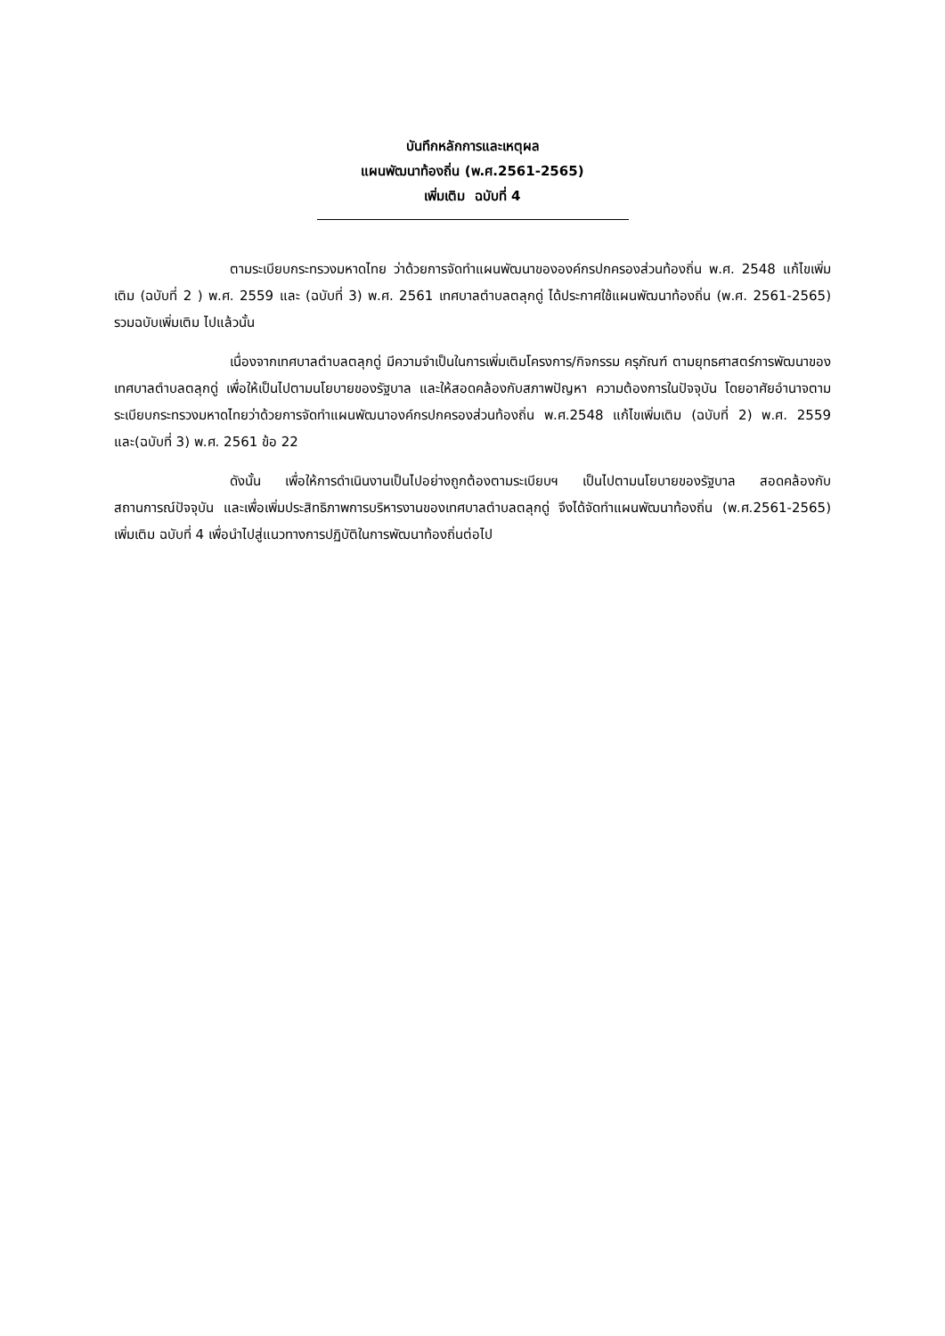บันทึกหลักการและเหตุผล
แผนพัฒนาท้องถิ่น (พ.ศ.2561-2565)
เพิ่มเติม ฉบับที่ 4
ตามระเบียบกระทรวงมหาดไทย ว่าด้วยการจัดทำแผนพัฒนาขององค์กรปกครองส่วนท้องถิ่น พ.ศ. 2548 แก้ไขเพิ่มเติม (ฉบับที่ 2 ) พ.ศ. 2559 และ (ฉบับที่ 3) พ.ศ. 2561 เทศบาลตำบลตลุกดู่ ได้ประกาศใช้แผนพัฒนาท้องถิ่น (พ.ศ. 2561-2565) รวมฉบับเพิ่มเติม ไปแล้วนั้น
เนื่องจากเทศบาลตำบลตลุกดู่ มีความจำเป็นในการเพิ่มเติมโครงการ/กิจกรรม ครุภัณฑ์ ตามยุทธศาสตร์การพัฒนาของเทศบาลตำบลตลุกดู่ เพื่อให้เป็นไปตามนโยบายของรัฐบาล และให้สอดคล้องกับสภาพปัญหา ความต้องการในปัจจุบัน โดยอาศัยอำนาจตามระเบียบกระทรวงมหาดไทยว่าด้วยการจัดทำแผนพัฒนาองค์กรปกครองส่วนท้องถิ่น พ.ศ.2548 แก้ไขเพิ่มเติม (ฉบับที่ 2) พ.ศ. 2559 และ(ฉบับที่ 3) พ.ศ. 2561 ข้อ 22
ดังนั้น เพื่อให้การดำเนินงานเป็นไปอย่างถูกต้องตามระเบียบฯ เป็นไปตามนโยบายของรัฐบาล สอดคล้องกับสถานการณ์ปัจจุบัน และเพื่อเพิ่มประสิทธิภาพการบริหารงานของเทศบาลตำบลตลุกดู่ จึงได้จัดทำแผนพัฒนาท้องถิ่น (พ.ศ.2561-2565) เพิ่มเติม ฉบับที่ 4 เพื่อนำไปสู่แนวทางการปฏิบัติในการพัฒนาท้องถิ่นต่อไป